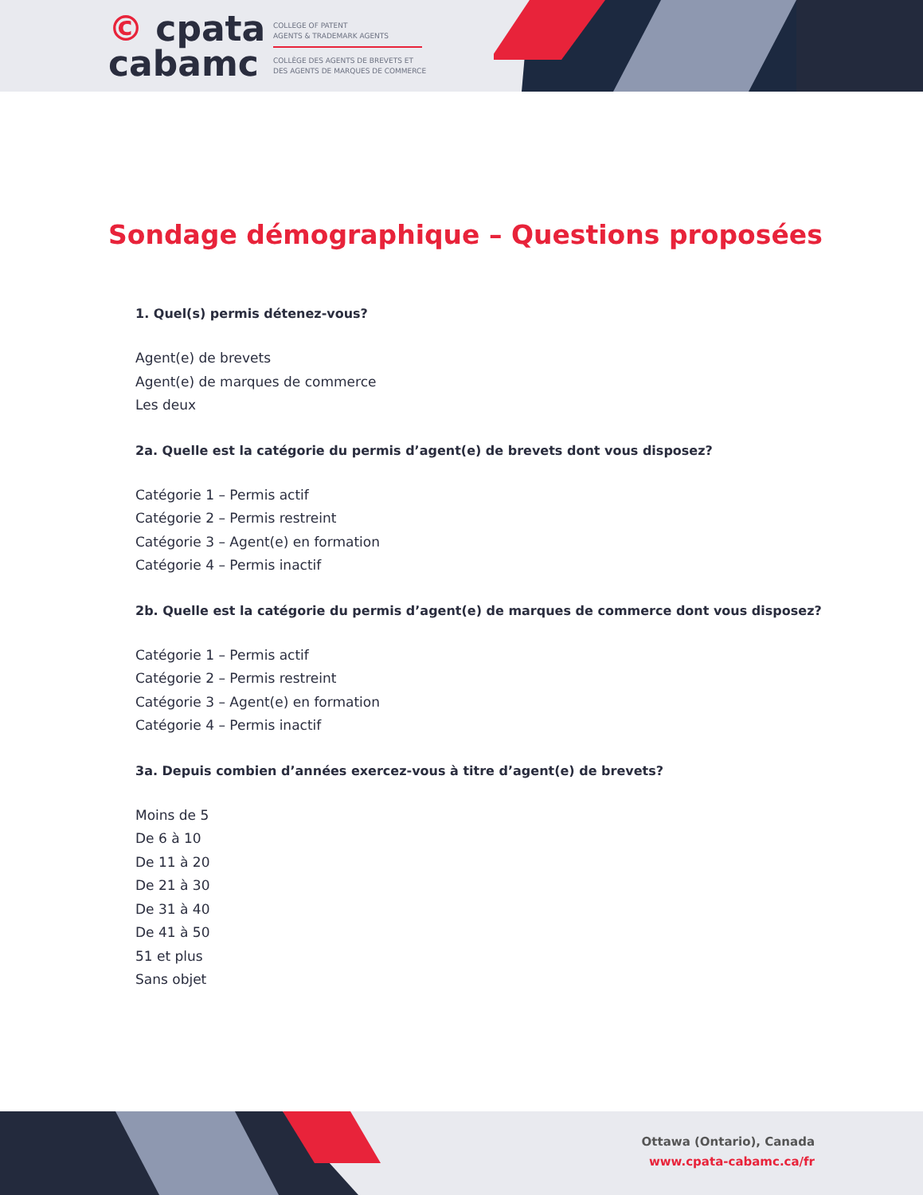© cpata
cabamc
COLLEGE OF PATENT
AGENTS & TRADEMARK AGENTS
COLLÈGE DES AGENTS DE BREVETS ET
DES AGENTS DE MARQUES DE COMMERCE
Sondage démographique – Questions proposées
1. Quel(s) permis détenez-vous?
Agent(e) de brevets
Agent(e) de marques de commerce
Les deux
2a. Quelle est la catégorie du permis d’agent(e) de brevets dont vous disposez?
Catégorie 1 – Permis actif
Catégorie 2 – Permis restreint
Catégorie 3 – Agent(e) en formation
Catégorie 4 – Permis inactif
2b. Quelle est la catégorie du permis d’agent(e) de marques de commerce dont vous disposez?
Catégorie 1 – Permis actif
Catégorie 2 – Permis restreint
Catégorie 3 – Agent(e) en formation
Catégorie 4 – Permis inactif
3a. Depuis combien d’années exercez-vous à titre d’agent(e) de brevets?
Moins de 5
De 6 à 10
De 11 à 20
De 21 à 30
De 31 à 40
De 41 à 50
51 et plus
Sans objet
Ottawa (Ontario), Canada
www.cpata-cabamc.ca/fr